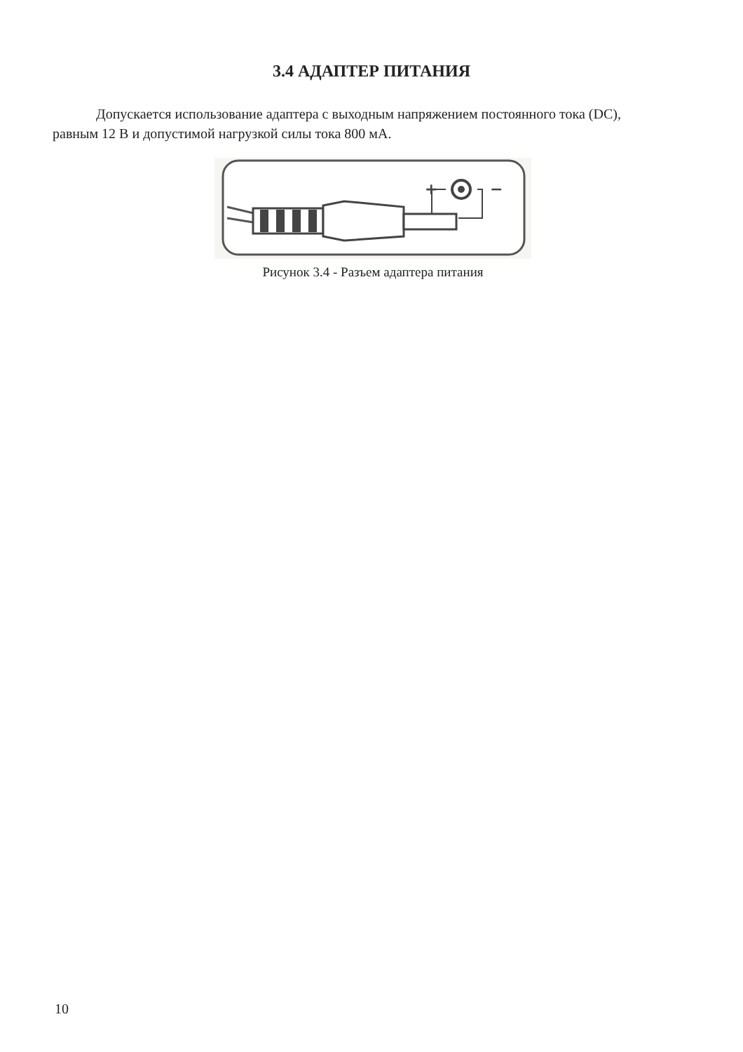3.4 АДАПТЕР ПИТАНИЯ
Допускается использование адаптера с выходным напряжением постоянного тока (DC), равным 12 В и допустимой нагрузкой силы тока 800 мА.
+
−
Рисунок 3.4 - Разъем адаптера питания
10